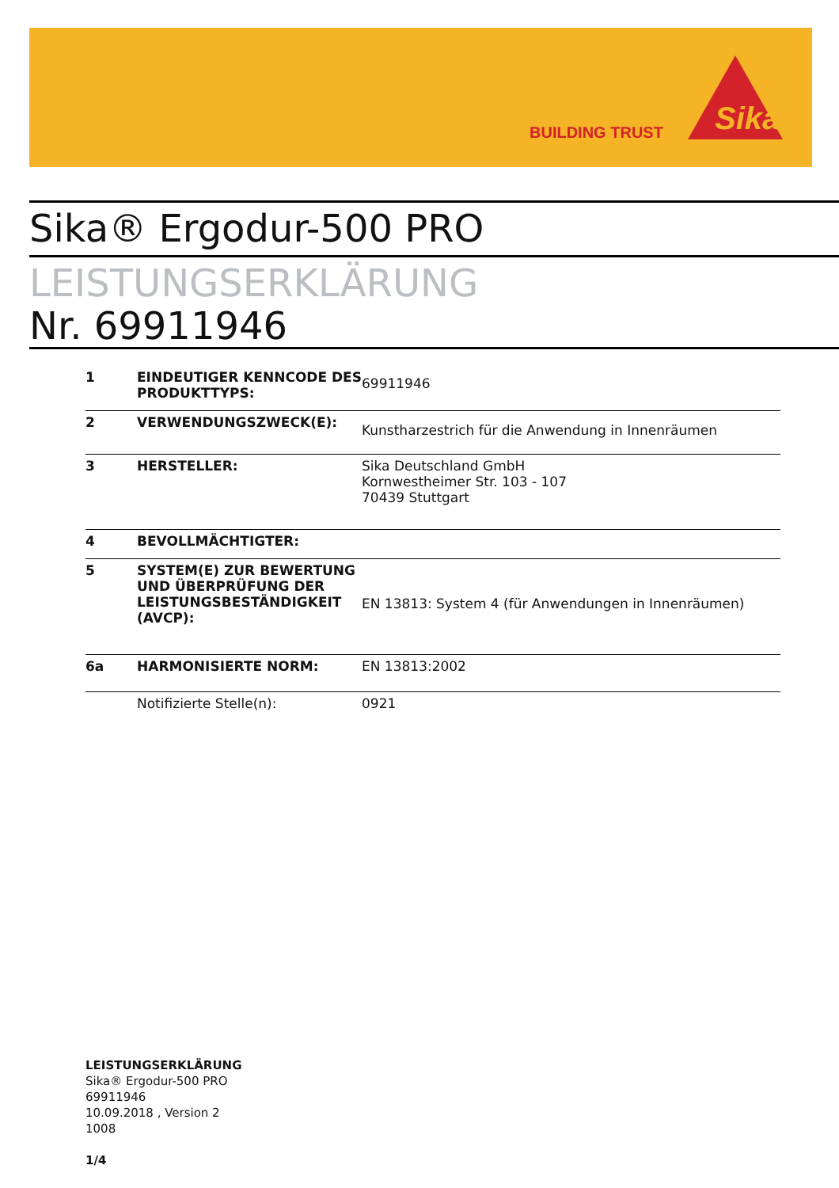BUILDING TRUST
Sika
Sika® Ergodur-500 PRO
LEISTUNGSERKLÄRUNG
Nr. 69911946
| 1 | EINDEUTIGER KENNCODE DES PRODUKTTYPS: | 69911946 |
| 2 | VERWENDUNGSZWECK(E): | Kunstharzestrich für die Anwendung in Innenräumen |
| 3 | HERSTELLER: | Sika Deutschland GmbH Kornwestheimer Str. 103 - 107 70439 Stuttgart |
| 4 | BEVOLLMÄCHTIGTER: | |
| 5 | SYSTEM(E) ZUR BEWERTUNG UND ÜBERPRÜFUNG DER LEISTUNGSBESTÄNDIGKEIT (AVCP): | EN 13813: System 4 (für Anwendungen in Innenräumen) |
| 6a | HARMONISIERTE NORM: | EN 13813:2002 |
| | Notifizierte Stelle(n): | 0921 |
LEISTUNGSERKLÄRUNG
Sika® Ergodur-500 PRO
69911946
10.09.2018 , Version 2
1008
1/4